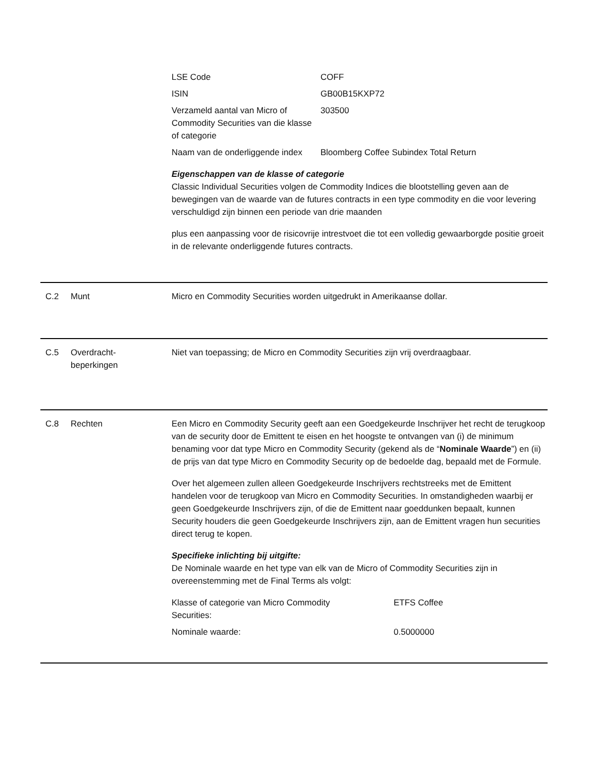| LSE Code | COFF |
| ISIN | GB00B15KXP72 |
| Verzameld aantal van Micro of Commodity Securities van die klasse of categorie | 303500 |
| Naam van de onderliggende index | Bloomberg Coffee Subindex Total Return |
Eigenschappen van de klasse of categorie
Classic Individual Securities volgen de Commodity Indices die blootstelling geven aan de bewegingen van de waarde van de futures contracts in een type commodity en die voor levering verschuldigd zijn binnen een periode van drie maanden
plus een aanpassing voor de risicovrije intrestvoet die tot een volledig gewaarborgde positie groeit in de relevante onderliggende futures contracts.
C.2 Munt Micro en Commodity Securities worden uitgedrukt in Amerikaanse dollar.
C.5 Overdracht-
beperkingen
Niet van toepassing; de Micro en Commodity Securities zijn vrij overdraagbaar.
C.8 Rechten Een Micro en Commodity Security geeft aan een Goedgekeurde Inschrijver het recht de terugkoop van de security door de Emittent te eisen en het hoogste te ontvangen van (i) de minimum benaming voor dat type Micro en Commodity Security (gekend als de “Nominale Waarde”) en (ii) de prijs van dat type Micro en Commodity Security op de bedoelde dag, bepaald met de Formule.
Over het algemeen zullen alleen Goedgekeurde Inschrijvers rechtstreeks met de Emittent handelen voor de terugkoop van Micro en Commodity Securities. In omstandigheden waarbij er geen Goedgekeurde Inschrijvers zijn, of die de Emittent naar goeddunken bepaalt, kunnen Security houders die geen Goedgekeurde Inschrijvers zijn, aan de Emittent vragen hun securities direct terug te kopen.
Specifieke inlichting bij uitgifte:
De Nominale waarde en het type van elk van de Micro of Commodity Securities zijn in overeenstemming met de Final Terms als volgt:
| Klasse of categorie van Micro Commodity Securities: | ETFS Coffee |
| Nominale waarde: | 0.5000000 |